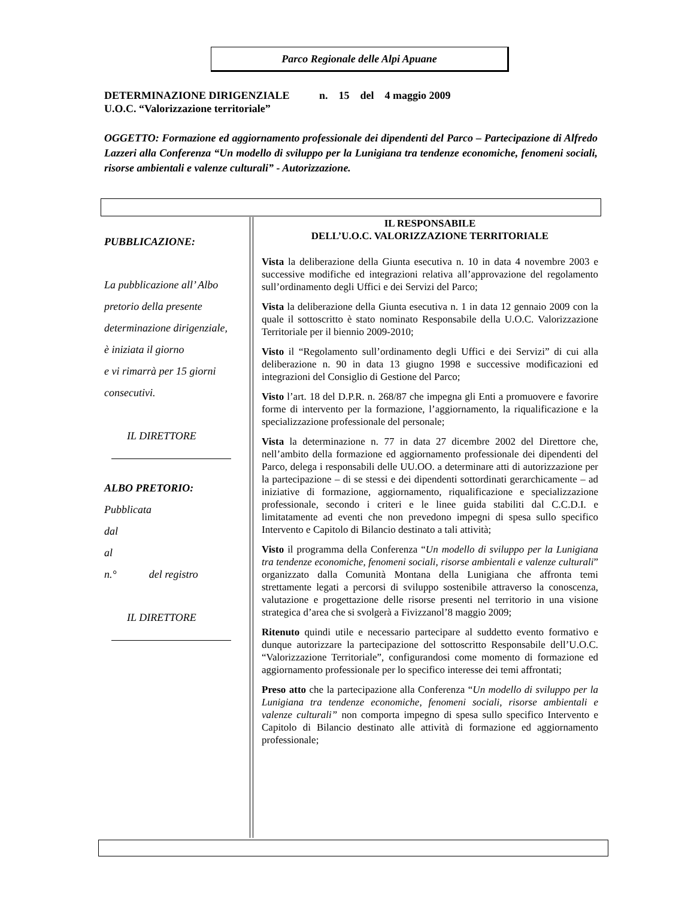Parco Regionale delle Alpi Apuane
DETERMINAZIONE DIRIGENZIALE n. 15 del 4 maggio 2009
U.O.C. “Valorizzazione territoriale”
OGGETTO: Formazione ed aggiornamento professionale dei dipendenti del Parco – Partecipazione di Alfredo Lazzeri alla Conferenza “Un modello di sviluppo per la Lunigiana tra tendenze economiche, fenomeni sociali, risorse ambientali e valenze culturali” - Autorizzazione.
PUBBLICAZIONE:
La pubblicazione all’ Albo pretorio della presente determinazione dirigenziale, è iniziata il giorno
e vi rimarrà per 15 giorni consecutivi.
IL DIRETTORE
ALBO PRETORIO:
Pubblicata
dal
al
n.° del registro
IL DIRETTORE
IL RESPONSABILE
DELL’U.O.C. VALORIZZAZIONE TERRITORIALE
Vista la deliberazione della Giunta esecutiva n. 10 in data 4 novembre 2003 e successive modifiche ed integrazioni relativa all’approvazione del regolamento sull’ordinamento degli Uffici e dei Servizi del Parco;
Vista la deliberazione della Giunta esecutiva n. 1 in data 12 gennaio 2009 con la quale il sottoscritto è stato nominato Responsabile della U.O.C. Valorizzazione Territoriale per il biennio 2009-2010;
Visto il “Regolamento sull’ordinamento degli Uffici e dei Servizi” di cui alla deliberazione n. 90 in data 13 giugno 1998 e successive modificazioni ed integrazioni del Consiglio di Gestione del Parco;
Visto l’art. 18 del D.P.R. n. 268/87 che impegna gli Enti a promuovere e favorire forme di intervento per la formazione, l’aggiornamento, la riqualificazione e la specializzazione professionale del personale;
Vista la determinazione n. 77 in data 27 dicembre 2002 del Direttore che, nell’ambito della formazione ed aggiornamento professionale dei dipendenti del Parco, delega i responsabili delle UU.OO. a determinare atti di autorizzazione per la partecipazione – di se stessi e dei dipendenti sottordinati gerarchicamente – ad iniziative di formazione, aggiornamento, riqualificazione e specializzazione professionale, secondo i criteri e le linee guida stabiliti dal C.C.D.I. e limitatamente ad eventi che non prevedono impegni di spesa sullo specifico Intervento e Capitolo di Bilancio destinato a tali attività;
Visto il programma della Conferenza “Un modello di sviluppo per la Lunigiana tra tendenze economiche, fenomeni sociali, risorse ambientali e valenze culturali” organizzato dalla Comunità Montana della Lunigiana che affronta temi strettamente legati a percorsi di sviluppo sostenibile attraverso la conoscenza, valutazione e progettazione delle risorse presenti nel territorio in una visione strategica d’area che si svolgerà a Fivizzanol’8 maggio 2009;
Ritenuto quindi utile e necessario partecipare al suddetto evento formativo e dunque autorizzare la partecipazione del sottoscritto Responsabile dell’U.O.C. “Valorizzazione Territoriale”, configurandosi come momento di formazione ed aggiornamento professionale per lo specifico interesse dei temi affrontati;
Preso atto che la partecipazione alla Conferenza “Un modello di sviluppo per la Lunigiana tra tendenze economiche, fenomeni sociali, risorse ambientali e valenze culturali” non comporta impegno di spesa sullo specifico Intervento e Capitolo di Bilancio destinato alle attività di formazione ed aggiornamento professionale;